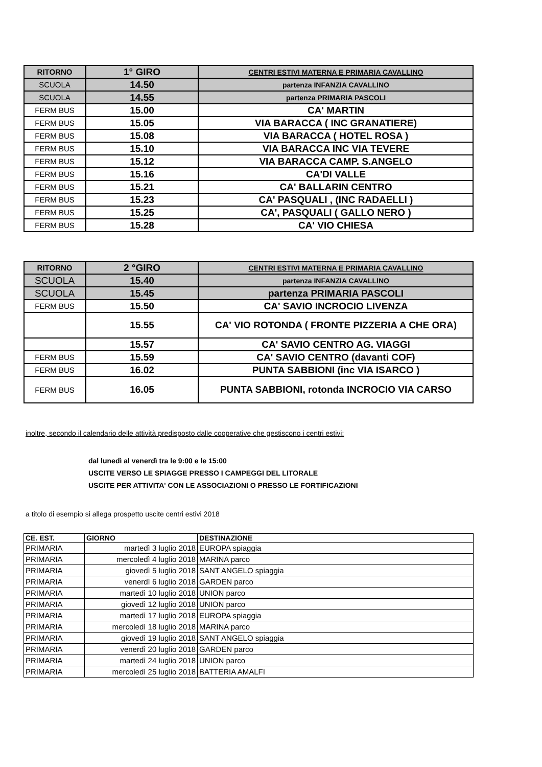| RITORNO | 1° GIRO | CENTRI ESTIVI MATERNA E PRIMARIA CAVALLINO |
| SCUOLA | 14.50 | partenza INFANZIA CAVALLINO |
| SCUOLA | 14.55 | partenza PRIMARIA PASCOLI |
| FERM BUS | 15.00 | CA' MARTIN |
| FERM BUS | 15.05 | VIA BARACCA ( INC GRANATIERE) |
| FERM BUS | 15.08 | VIA BARACCA ( HOTEL ROSA ) |
| FERM BUS | 15.10 | VIA BARACCA INC VIA TEVERE |
| FERM BUS | 15.12 | VIA BARACCA CAMP. S.ANGELO |
| FERM BUS | 15.16 | CA'DI VALLE |
| FERM BUS | 15.21 | CA' BALLARIN CENTRO |
| FERM BUS | 15.23 | CA' PASQUALI , (INC RADAELLI ) |
| FERM BUS | 15.25 | CA', PASQUALI ( GALLO NERO ) |
| FERM BUS | 15.28 | CA' VIO CHIESA |
| RITORNO | 2 °GIRO | CENTRI ESTIVI MATERNA E PRIMARIA CAVALLINO |
| SCUOLA | 15.40 | partenza INFANZIA CAVALLINO |
| SCUOLA | 15.45 | partenza PRIMARIA PASCOLI |
| FERM BUS | 15.50 | CA' SAVIO INCROCIO LIVENZA |
| | 15.55 | CA' VIO ROTONDA ( FRONTE PIZZERIA A CHE ORA) |
| | 15.57 | CA' SAVIO CENTRO AG. VIAGGI |
| FERM BUS | 15.59 | CA' SAVIO CENTRO (davanti COF) |
| FERM BUS | 16.02 | PUNTA SABBIONI (inc VIA ISARCO ) |
| FERM BUS | 16.05 | PUNTA SABBIONI, rotonda INCROCIO VIA CARSO |
inoltre, secondo il calendario delle attività predisposto dalle cooperative che gestiscono i centri estivi:
dal lunedì al venerdì tra le 9:00 e le 15:00
USCITE VERSO LE SPIAGGE PRESSO I CAMPEGGI DEL LITORALE
USCITE PER ATTIVITA' CON LE ASSOCIAZIONI O PRESSO LE FORTIFICAZIONI
a titolo di esempio si allega prospetto uscite centri estivi 2018
| CE. EST. | GIORNO | DESTINAZIONE |
| --- | --- | --- |
| PRIMARIA | martedì 3 luglio 2018 | EUROPA spiaggia |
| PRIMARIA | mercoledì 4 luglio 2018 | MARINA parco |
| PRIMARIA | giovedì 5 luglio 2018 | SANT ANGELO spiaggia |
| PRIMARIA | venerdì 6 luglio 2018 | GARDEN parco |
| PRIMARIA | martedì 10 luglio 2018 | UNION parco |
| PRIMARIA | giovedì 12 luglio 2018 | UNION parco |
| PRIMARIA | martedì 17 luglio 2018 | EUROPA spiaggia |
| PRIMARIA | mercoledì 18 luglio 2018 | MARINA parco |
| PRIMARIA | giovedì 19 luglio 2018 | SANT ANGELO spiaggia |
| PRIMARIA | venerdì 20 luglio 2018 | GARDEN parco |
| PRIMARIA | martedì 24 luglio 2018 | UNION parco |
| PRIMARIA | mercoledì 25 luglio 2018 | BATTERIA AMALFI |